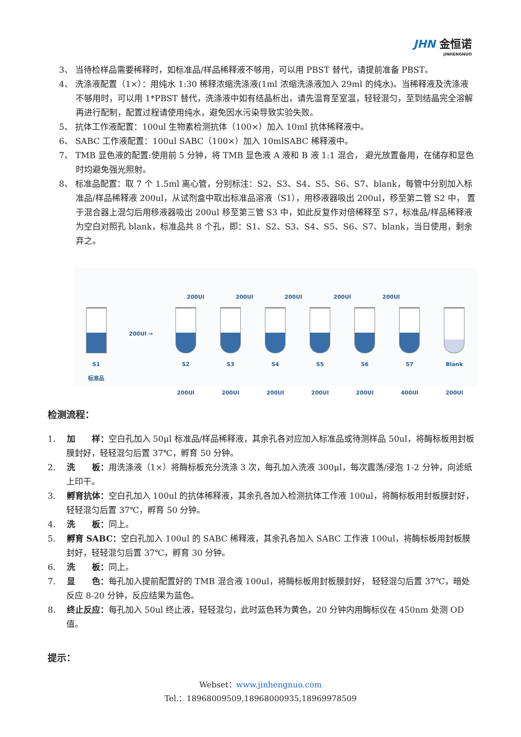JHN 金恒诺
JINHENGNUO
3、 当待检样品需要稀释时，如标准品/样品稀释液不够用，可以用 PBST 替代，请提前准备 PBST。
4、 洗涤液配置（1×）：用纯水 1:30 稀释浓缩洗涤液(1ml 浓缩洗涤液加入 29ml 的纯水)。当稀释液及洗涤液不够用时，可以用 1*PBST 替代，洗涤液中如有结晶析出，请先温育至室温，轻轻混匀，至到结晶完全溶解再进行配制，配置过程请使用纯水，避免因水污染导致实验失败。
5、 抗体工作液配置：100ul 生物素检测抗体（100×）加入 10ml 抗体稀释液中。
6、 SABC 工作液配置：100ul SABC（100×）加入 10mlSABC 稀释液中。
7、 TMB 显色液的配置:使用前 5 分钟，将 TMB 显色液 A 液和 B 液 1:1 混合， 避光放置备用，在储存和显色时均避免强光照射。
8、 标准品配置：取 7 个 1.5ml 离心管，分别标注：S2、S3、S4、S5、S6、S7、blank，每管中分别加入标准品/样品稀释液 200ul，从试剂盒中取出标准品溶液（S1），用移液器吸出 200ul，移至第二管 S2 中， 置于混合器上混匀后用移液器吸出 200ul 移至第三管 S3 中，如此反复作对倍稀释至 S7，标准品/样品稀释液为空白对照孔 blank，标准品共 8 个孔，即：S1、S2、S3、S4、S5、S6、S7、blank，当日使用，剩余弃之。
200Ul 200Ul 200Ul 200Ul 200Ul
S1
标准品
200Ul →
S2
200Ul
S3
200Ul
S4
200Ul
S5
200Ul
S6
200Ul
S7
400Ul
Blank
200Ul
检测流程：
1.　 加　　样：空白孔加入 50μl 标准品/样品稀释液，其余孔各对应加入标准品或待测样品 50ul，将酶标板用封板膜封好，轻轻混匀后置 37℃，孵育 50 分钟。
2.　 洗　　板：用洗涤液（1×）将酶标板充分洗涤 3 次，每孔加入洗液 300μl，每次震荡/浸泡 1-2 分钟，向滤纸上印干。
3.　 孵育抗体：空白孔加入 100ul 的抗体稀释液，其余孔各加入检测抗体工作液 100ul，将酶标板用封板膜封好，轻轻混匀后置 37℃，孵育 50 分钟。
4.　 洗　　板：同上。
5.　 孵育 SABC：空白孔加入 100ul 的 SABC 稀释液，其余孔各加入 SABC 工作液 100ul，将酶标板用封板膜封好，轻轻混匀后置 37℃，孵育 30 分钟。
6.　 洗　　板：同上。
7.　 显　　色：每孔加入提前配置好的 TMB 混合液 100ul，将酶标板用封板膜封好， 轻轻混匀后置 37℃，暗处反应 8-20 分钟，反应结果为蓝色。
8.　 终止反应：每孔加入 50ul 终止液，轻轻混匀，此时蓝色转为黄色，20 分钟内用酶标仪在 450nm 处测 OD 值。
提示：
Webset：www.jinhengnuo.com
Tel.：18968009509,18968000935,18969978509